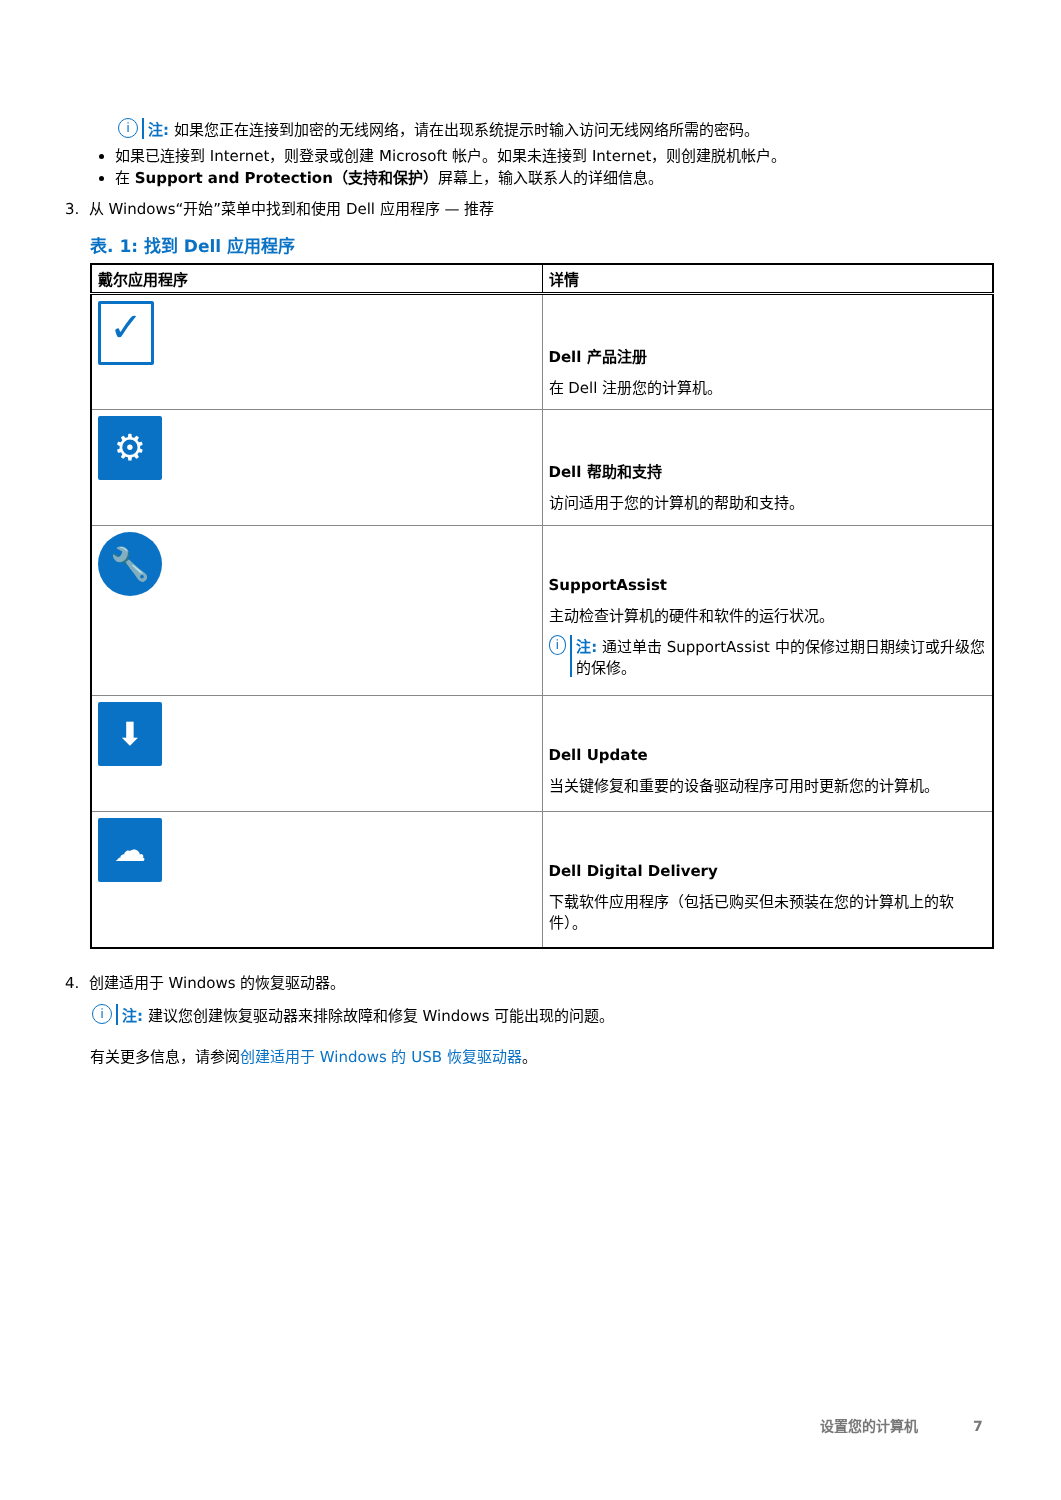i注: 如果您正在连接到加密的无线网络，请在出现系统提示时输入访问无线网络所需的密码。
如果已连接到 Internet，则登录或创建 Microsoft 帐户。如果未连接到 Internet，则创建脱机帐户。
在 Support and Protection（支持和保护）屏幕上，输入联系人的详细信息。
3. 从 Windows“开始”菜单中找到和使用 Dell 应用程序 — 推荐
表. 1: 找到 Dell 应用程序
| 戴尔应用程序 | 详情 |
| --- | --- |
| ✓ | Dell 产品注册 在 Dell 注册您的计算机。 |
| ⚙ | Dell 帮助和支持 访问适用于您的计算机的帮助和支持。 |
| 🔧 | SupportAssist 主动检查计算机的硬件和软件的运行状况。 i 注: 通过单击 SupportAssist 中的保修过期日期续订或升级您的保修。 |
| ⬇ | Dell Update 当关键修复和重要的设备驱动程序可用时更新您的计算机。 |
| ☁ | Dell Digital Delivery 下载软件应用程序（包括已购买但未预装在您的计算机上的软件）。 |
4. 创建适用于 Windows 的恢复驱动器。
i注: 建议您创建恢复驱动器来排除故障和修复 Windows 可能出现的问题。
有关更多信息，请参阅创建适用于 Windows 的 USB 恢复驱动器。
设置您的计算机 7